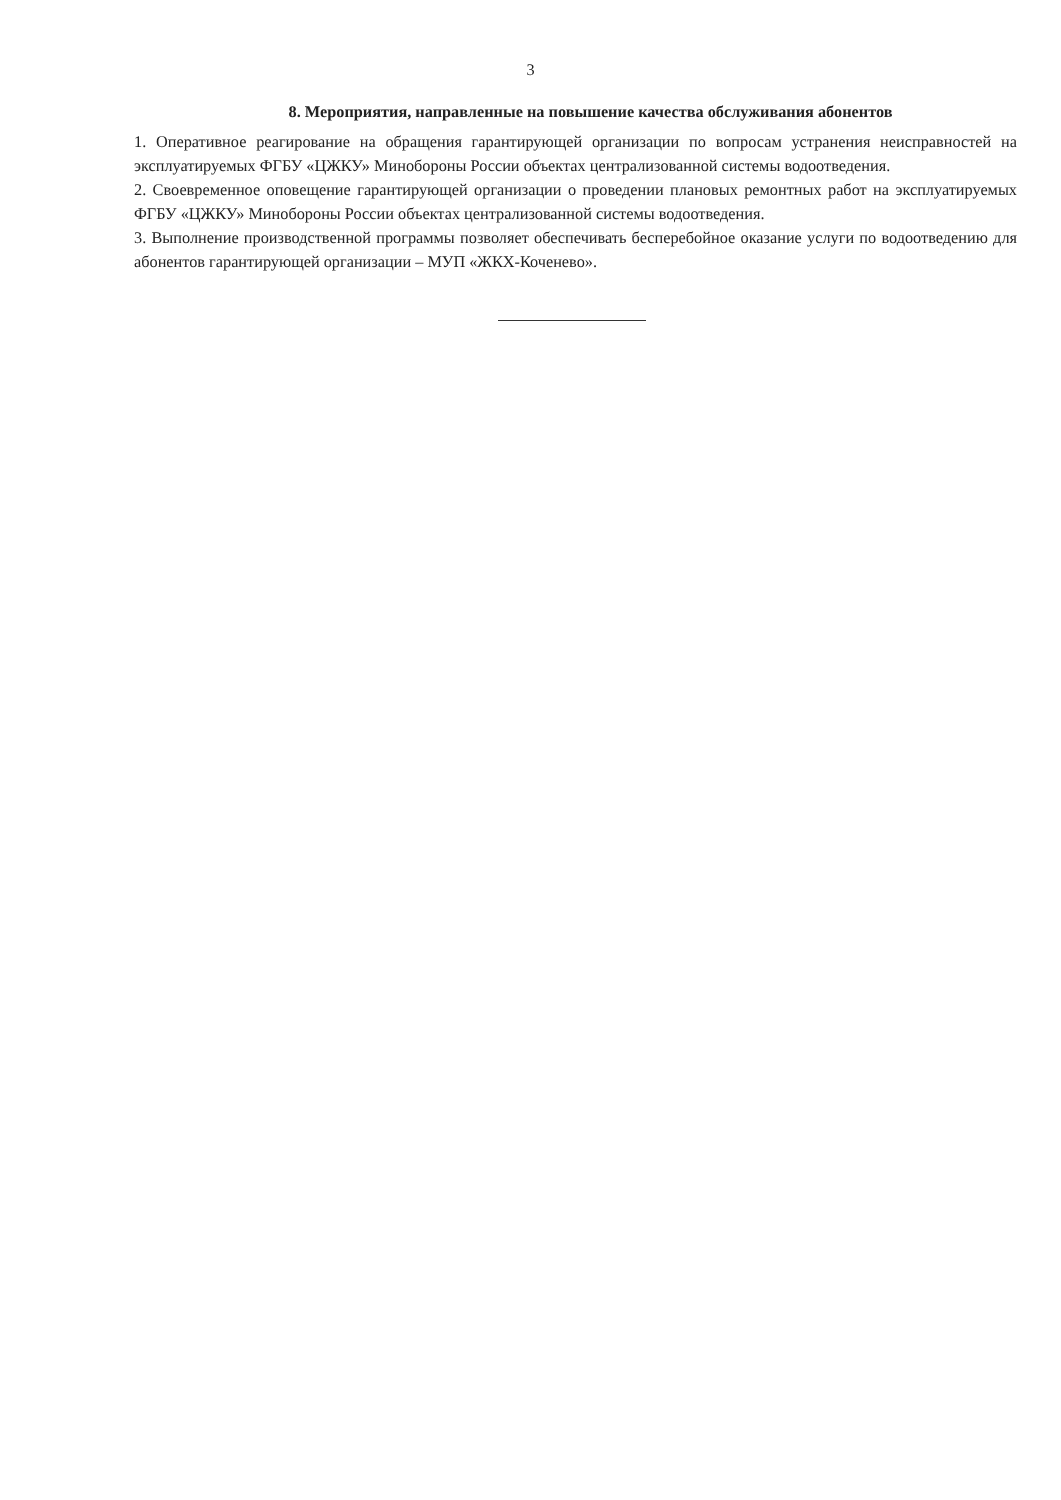3
8. Мероприятия, направленные на повышение качества обслуживания абонентов
1. Оперативное реагирование на обращения гарантирующей организации по вопросам устранения неисправностей на эксплуатируемых ФГБУ «ЦЖКУ» Минобороны России объектах централизованной системы водоотведения.
2. Своевременное оповещение гарантирующей организации о проведении плановых ремонтных работ на эксплуатируемых ФГБУ «ЦЖКУ» Минобороны России объектах централизованной системы водоотведения.
3. Выполнение производственной программы позволяет обеспечивать бесперебойное оказание услуги по водоотведению для абонентов гарантирующей организации – МУП «ЖКХ-Коченево».